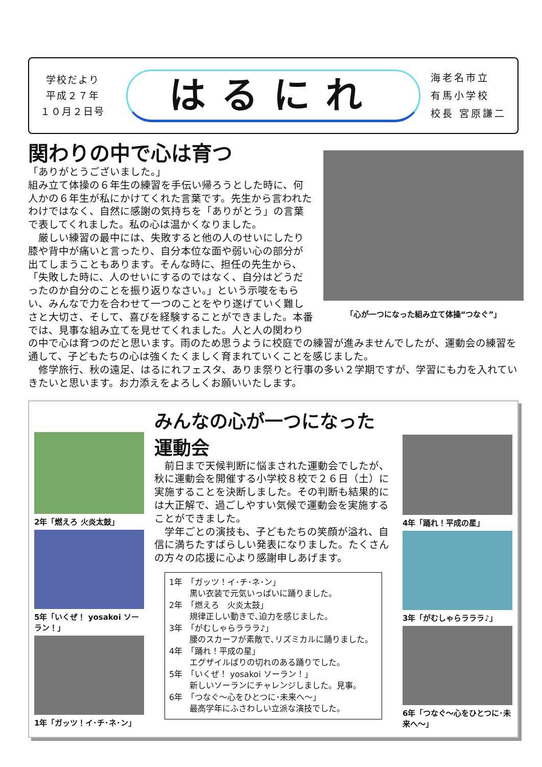学校だより
平成２７年
１０月２日号
はるにれ
海老名市立
有馬小学校
校長 宮原謙二
関わりの中で心は育つ
「心が一つになった組み立て体操“つなぐ”」
「ありがとうございました。」
組み立て体操の６年生の練習を手伝い帰ろうとした時に、何人かの６年生が私にかけてくれた言葉です。先生から言われたわけではなく、自然に感謝の気持ちを「ありがとう」の言葉で表してくれました。私の心は温かくなりました。
　厳しい練習の最中には、失敗すると他の人のせいにしたり膝や背中が痛いと言ったり、自分本位な面や弱い心の部分が出てしまうこともあります。そんな時に、担任の先生から､「失敗した時に、人のせいにするのではなく、自分はどうだったのか自分のことを振り返りなさい。」という示唆をもらい、みんなで力を合わせて一つのことをやり遂げていく難しさと大切さ、そして、喜びを経験することができました。本番では、見事な組み立てを見せてくれました。人と人の関わりの中で心は育つのだと思います。雨のため思うように校庭での練習が進みませんでしたが、運動会の練習を通して、子どもたちの心は強くたくましく育まれていくことを感じました。
　修学旅行、秋の遠足、はるにれフェスタ、ありま祭りと行事の多い２学期ですが、学習にも力を入れていきたいと思います。お力添えをよろしくお願いいたします。
2年「燃えろ 火炎太鼓」
5年「いくぜ！ yosakoi ソーラン！」
1年「ガッツ！イ･チ･ネ･ン」
みんなの心が一つになった運動会
　前日まで天候判断に悩まされた運動会でしたが、秋に運動会を開催する小学校８校で２６日（土）に実施することを決断しました。その判断も結果的には大正解で、過ごしやすい気候で運動会を実施することができました。
　学年ごとの演技も、子どもたちの笑顔が溢れ、自信に満ちたすばらしい発表になりました。たくさんの方々の応援に心より感謝申しあげます。
1年　「ガッツ！イ･チ･ネ･ン」
黒い衣装で元気いっぱいに踊りました。
2年　「燃えろ　火炎太鼓」
規律正しい動きで､迫力を感じました。
3年　「がむしゃらラララ♪」
腰のスカーフが素敵で､リズミカルに踊りました。
4年　「踊れ！平成の星」
エグザイルばりの切れのある踊りでした。
5年　「いくぜ！ yosakoi ソーラン！」
新しいソーランにチャレンジしました。見事。
6年　「つなぐ～心をひとつに･未来へ～」
最高学年にふさわしい立派な演技でした。
4年「踊れ！平成の星」
3年「がむしゃらラララ♪」
6年「つなぐ～心をひとつに･未来へ～」